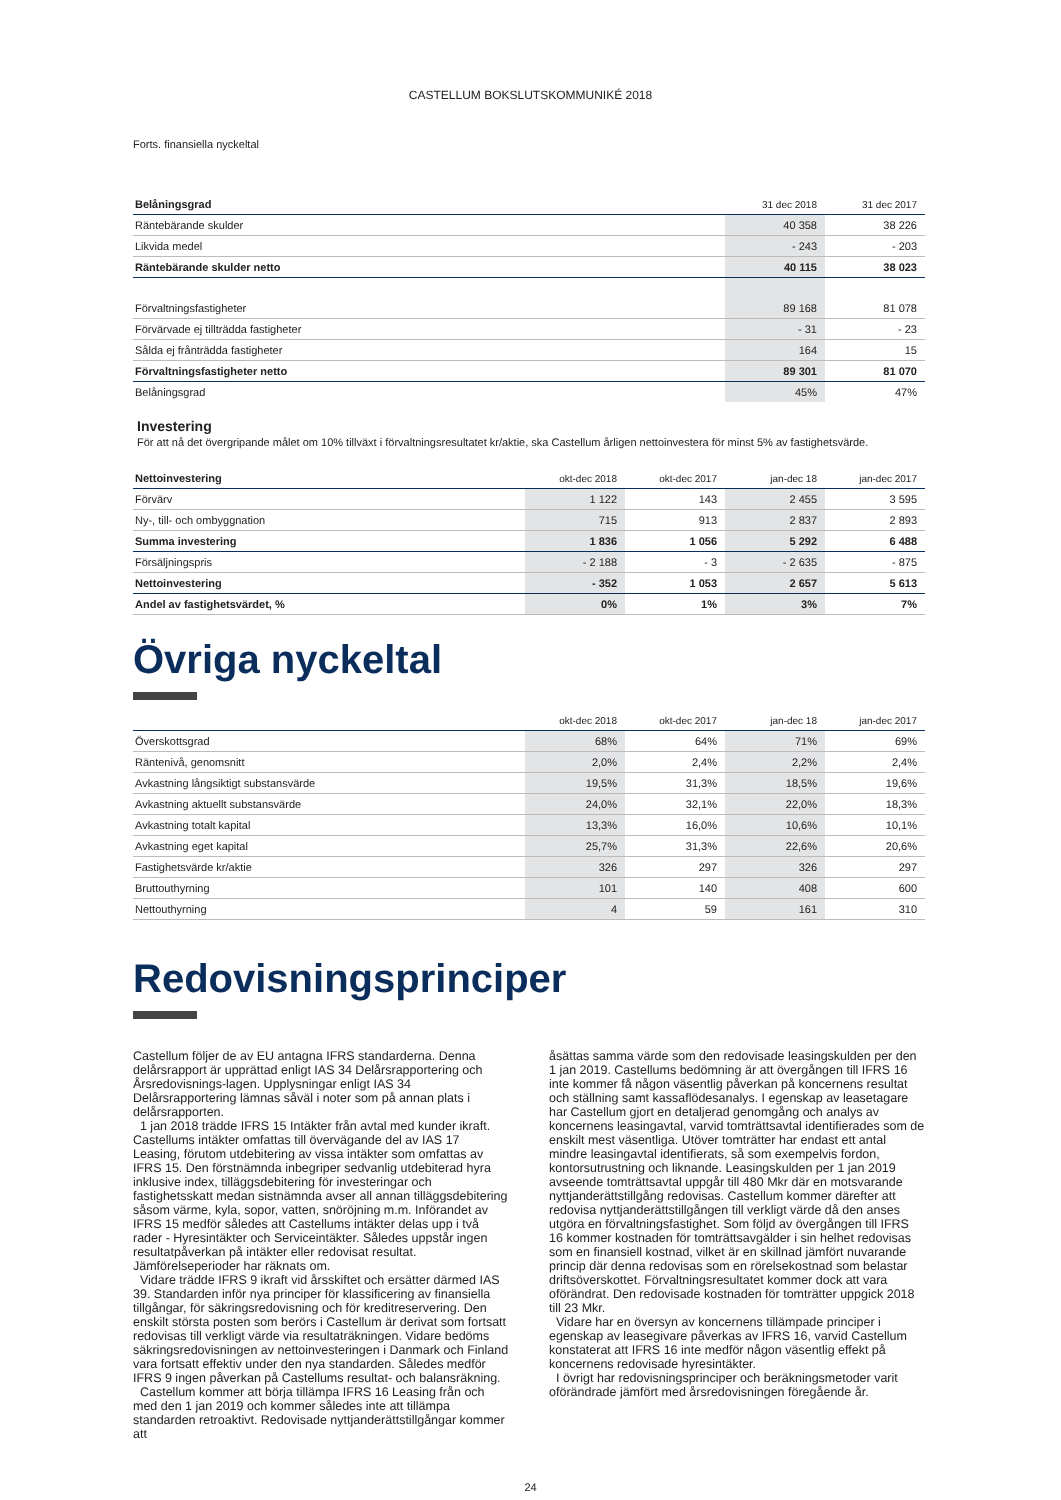CASTELLUM BOKSLUTSKOMMUNIKÉ 2018
Forts. finansiella nyckeltal
| Belåningsgrad | 31 dec 2018 | 31 dec 2017 |
| --- | --- | --- |
| Räntebärande skulder | 40 358 | 38 226 |
| Likvida medel | - 243 | - 203 |
| Räntebärande skulder netto | 40 115 | 38 023 |
| Förvaltningsfastigheter | 89 168 | 81 078 |
| Förvärvade ej tillträdda fastigheter | - 31 | - 23 |
| Sålda ej frånträdda fastigheter | 164 | 15 |
| Förvaltningsfastigheter netto | 89 301 | 81 070 |
| Belåningsgrad | 45% | 47% |
Investering
För att nå det övergripande målet om 10% tillväxt i förvaltningsresultatet kr/aktie, ska Castellum årligen nettoinvestera för minst 5% av fastighetsvärde.
| Nettoinvestering | okt-dec 2018 | okt-dec 2017 | jan-dec 18 | jan-dec 2017 |
| --- | --- | --- | --- | --- |
| Förvärv | 1 122 | 143 | 2 455 | 3 595 |
| Ny-, till- och ombyggnation | 715 | 913 | 2 837 | 2 893 |
| Summa investering | 1 836 | 1 056 | 5 292 | 6 488 |
| Försäljningspris | - 2 188 | - 3 | - 2 635 | - 875 |
| Nettoinvestering | - 352 | 1 053 | 2 657 | 5 613 |
| Andel av fastighetsvärdet, % | 0% | 1% | 3% | 7% |
Övriga nyckeltal
| | okt-dec 2018 | okt-dec 2017 | jan-dec 18 | jan-dec 2017 |
| --- | --- | --- | --- | --- |
| Överskottsgrad | 68% | 64% | 71% | 69% |
| Räntenivå, genomsnitt | 2,0% | 2,4% | 2,2% | 2,4% |
| Avkastning långsiktigt substansvärde | 19,5% | 31,3% | 18,5% | 19,6% |
| Avkastning aktuellt substansvärde | 24,0% | 32,1% | 22,0% | 18,3% |
| Avkastning totalt kapital | 13,3% | 16,0% | 10,6% | 10,1% |
| Avkastning eget kapital | 25,7% | 31,3% | 22,6% | 20,6% |
| Fastighetsvärde kr/aktie | 326 | 297 | 326 | 297 |
| Bruttouthyrning | 101 | 140 | 408 | 600 |
| Nettouthyrning | 4 | 59 | 161 | 310 |
Redovisningsprinciper
Castellum följer de av EU antagna IFRS standarderna. Denna delårsrapport är upprättad enligt IAS 34 Delårsrapportering och Årsredovisnings-lagen. Upplysningar enligt IAS 34 Delårsrapportering lämnas såväl i noter som på annan plats i delårsrapporten.
1 jan 2018 trädde IFRS 15 Intäkter från avtal med kunder ikraft. Castellums intäkter omfattas till övervägande del av IAS 17 Leasing, förutom utdebitering av vissa intäkter som omfattas av IFRS 15. Den förstnämnda inbegriper sedvanlig utdebiterad hyra inklusive index, tilläggsdebitering för investeringar och fastighetsskatt medan sistnämnda avser all annan tilläggsdebitering såsom värme, kyla, sopor, vatten, snöröjning m.m. Införandet av IFRS 15 medför således att Castellums intäkter delas upp i två rader - Hyresintäkter och Serviceintäkter. Således uppstår ingen resultatpåverkan på intäkter eller redovisat resultat. Jämförelseperioder har räknats om.
Vidare trädde IFRS 9 ikraft vid årsskiftet och ersätter därmed IAS 39. Standarden inför nya principer för klassificering av finansiella tillgångar, för säkringsredovisning och för kreditreservering. Den enskilt största posten som berörs i Castellum är derivat som fortsatt redovisas till verkligt värde via resultaträkningen. Vidare bedöms säkringsredovisningen av nettoinvesteringen i Danmark och Finland vara fortsatt effektiv under den nya standarden. Således medför IFRS 9 ingen påverkan på Castellums resultat- och balansräkning.
Castellum kommer att börja tillämpa IFRS 16 Leasing från och med den 1 jan 2019 och kommer således inte att tillämpa standarden retroaktivt. Redovisade nyttjanderättstillgångar kommer att
åsättas samma värde som den redovisade leasingskulden per den 1 jan 2019. Castellums bedömning är att övergången till IFRS 16 inte kommer få någon väsentlig påverkan på koncernens resultat och ställning samt kassaflödesanalys. I egenskap av leasetagare har Castellum gjort en detaljerad genomgång och analys av koncernens leasingavtal, varvid tomträttsavtal identifierades som de enskilt mest väsentliga. Utöver tomträtter har endast ett antal mindre leasingavtal identifierats, så som exempelvis fordon, kontorsutrustning och liknande. Leasingskulden per 1 jan 2019 avseende tomträttsavtal uppgår till 480 Mkr där en motsvarande nyttjanderättstillgång redovisas. Castellum kommer därefter att redovisa nyttjanderättstillgången till verkligt värde då den anses utgöra en förvaltningsfastighet. Som följd av övergången till IFRS 16 kommer kostnaden för tomträttsavgälder i sin helhet redovisas som en finansiell kostnad, vilket är en skillnad jämfört nuvarande princip där denna redovisas som en rörelsekostnad som belastar driftsöverskottet. Förvaltningsresultatet kommer dock att vara oförändrat. Den redovisade kostnaden för tomträtter uppgick 2018 till 23 Mkr.
Vidare har en översyn av koncernens tillämpade principer i egenskap av leasegivare påverkas av IFRS 16, varvid Castellum konstaterat att IFRS 16 inte medför någon väsentlig effekt på koncernens redovisade hyresintäkter.
I övrigt har redovisningsprinciper och beräkningsmetoder varit oförändrade jämfört med årsredovisningen föregående år.
24